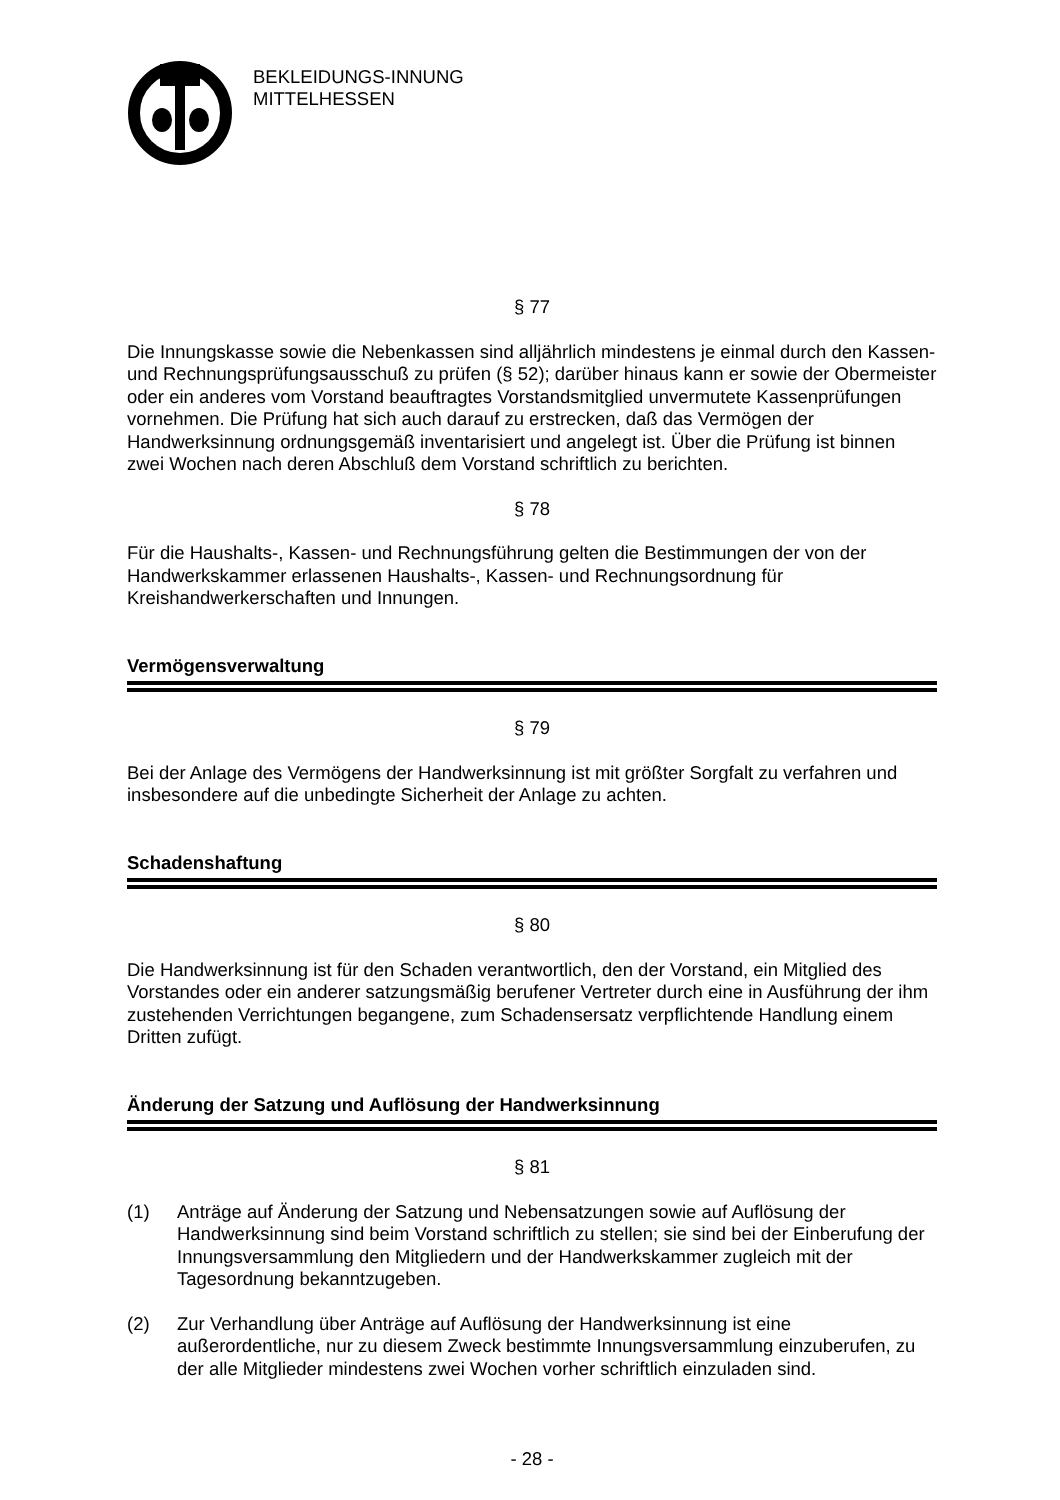BEKLEIDUNGS-INNUNG
MITTELHESSEN
§ 77
Die Innungskasse sowie die Nebenkassen sind alljährlich mindestens je einmal durch den Kassen- und Rechnungsprüfungsausschuß zu prüfen (§ 52); darüber hinaus kann er sowie der Obermeister oder ein anderes vom Vorstand beauftragtes Vorstandsmitglied unvermutete Kassenprüfungen vornehmen. Die Prüfung hat sich auch darauf zu erstrecken, daß das Vermögen der Handwerksinnung ordnungsgemäß inventarisiert und angelegt ist. Über die Prüfung ist binnen zwei Wochen nach deren Abschluß dem Vorstand schriftlich zu berichten.
§ 78
Für die Haushalts-, Kassen- und Rechnungsführung gelten die Bestimmungen der von der Handwerkskammer erlassenen Haushalts-, Kassen- und Rechnungsordnung für Kreishandwerkerschaften und Innungen.
Vermögensverwaltung
§ 79
Bei der Anlage des Vermögens der Handwerksinnung ist mit größter Sorgfalt zu verfahren und insbesondere auf die unbedingte Sicherheit der Anlage zu achten.
Schadenshaftung
§ 80
Die Handwerksinnung ist für den Schaden verantwortlich, den der Vorstand, ein Mitglied des Vorstandes oder ein anderer satzungsmäßig berufener Vertreter durch eine in Ausführung der ihm zustehenden Verrichtungen begangene, zum Schadensersatz verpflichtende Handlung einem Dritten zufügt.
Änderung der Satzung und Auflösung der Handwerksinnung
§ 81
(1) Anträge auf Änderung der Satzung und Nebensatzungen sowie auf Auflösung der Handwerksinnung sind beim Vorstand schriftlich zu stellen; sie sind bei der Einberufung der Innungsversammlung den Mitgliedern und der Handwerkskammer zugleich mit der Tagesordnung bekanntzugeben.
(2) Zur Verhandlung über Anträge auf Auflösung der Handwerksinnung ist eine außerordentliche, nur zu diesem Zweck bestimmte Innungsversammlung einzuberufen, zu der alle Mitglieder mindestens zwei Wochen vorher schriftlich einzuladen sind.
- 28 -